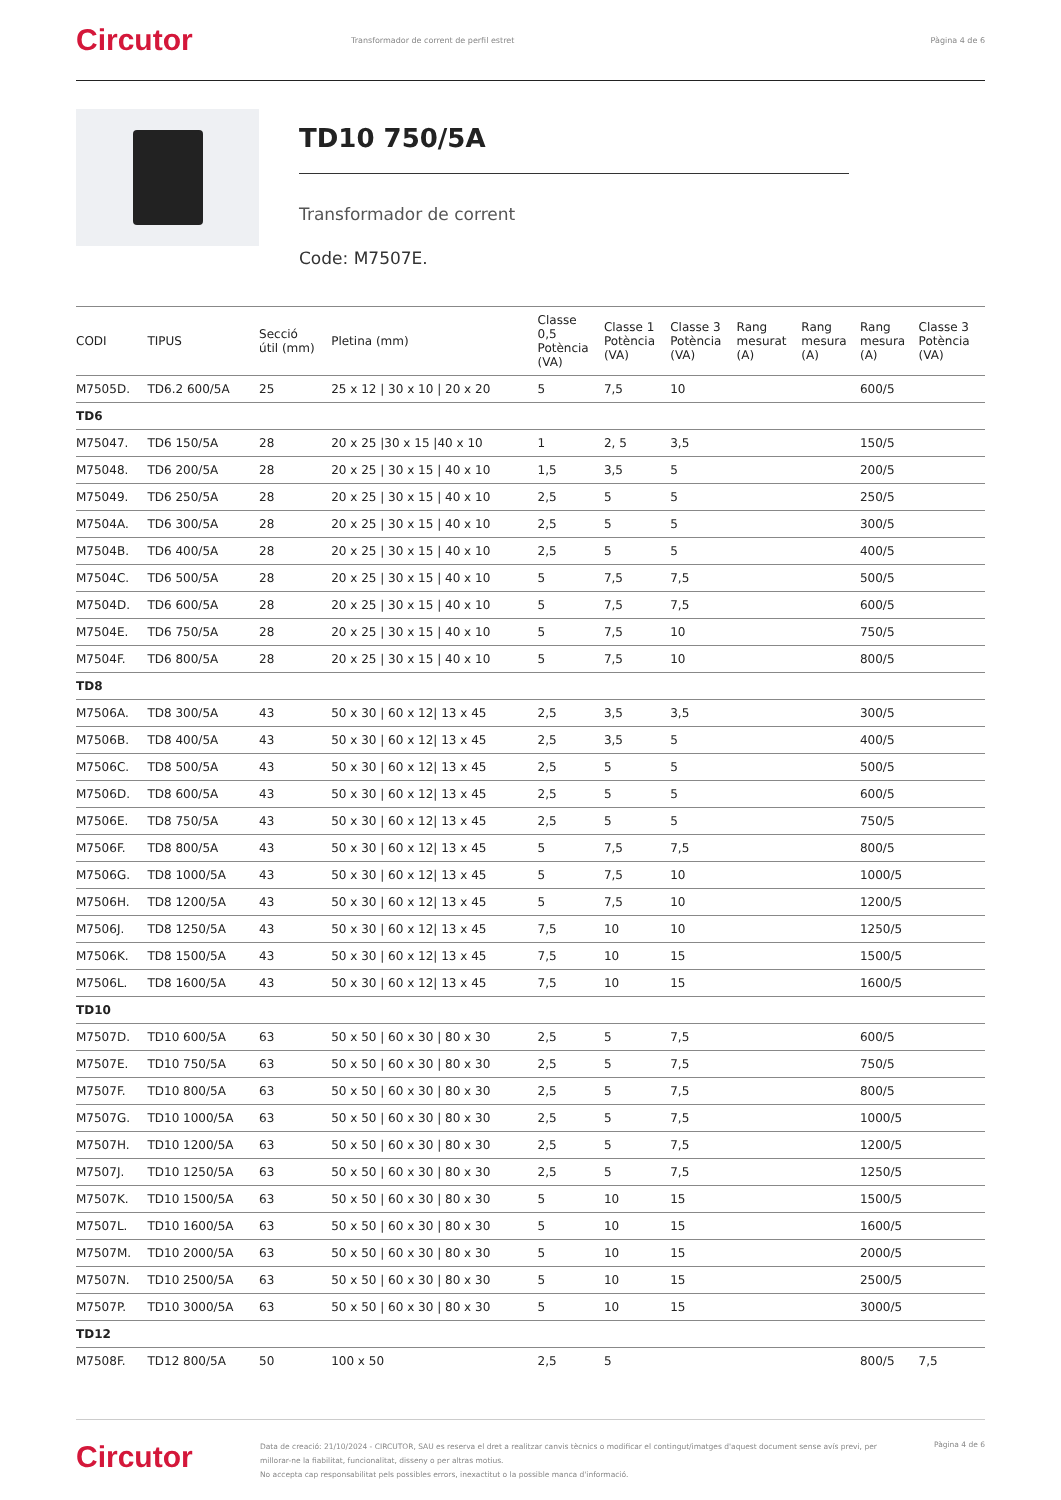Circutor
Transformador de corrent de perfil estret
Pàgina 4 de 6
TD10 750/5A
Transformador de corrent
Code: M7507E.
| CODI | TIPUS | Secció útil (mm) | Pletina (mm) | Classe 0,5 Potència (VA) | Classe 1 Potència (VA) | Classe 3 Potència (VA) | Rang mesurat (A) | Rang mesura (A) | Rang mesura (A) | Classe 3 Potència (VA) |
| --- | --- | --- | --- | --- | --- | --- | --- | --- | --- | --- |
| M7505D. | TD6.2 600/5A | 25 | 25 x 12 / 30 x 10 / 20 x 20 | 5 | 7,5 | 10 | | | 600/5 | |
| TD6 | | | | | | | | | | |
| M75047. | TD6 150/5A | 28 | 20 x 25 /30 x 15 /40 x 10 | 1 | 2, 5 | 3,5 | | | 150/5 | |
| M75048. | TD6 200/5A | 28 | 20 x 25 / 30 x 15 / 40 x 10 | 1,5 | 3,5 | 5 | | | 200/5 | |
| M75049. | TD6 250/5A | 28 | 20 x 25 / 30 x 15 / 40 x 10 | 2,5 | 5 | 5 | | | 250/5 | |
| M7504A. | TD6 300/5A | 28 | 20 x 25 / 30 x 15 / 40 x 10 | 2,5 | 5 | 5 | | | 300/5 | |
| M7504B. | TD6 400/5A | 28 | 20 x 25 / 30 x 15 / 40 x 10 | 2,5 | 5 | 5 | | | 400/5 | |
| M7504C. | TD6 500/5A | 28 | 20 x 25 / 30 x 15 / 40 x 10 | 5 | 7,5 | 7,5 | | | 500/5 | |
| M7504D. | TD6 600/5A | 28 | 20 x 25 / 30 x 15 / 40 x 10 | 5 | 7,5 | 7,5 | | | 600/5 | |
| M7504E. | TD6 750/5A | 28 | 20 x 25 / 30 x 15 / 40 x 10 | 5 | 7,5 | 10 | | | 750/5 | |
| M7504F. | TD6 800/5A | 28 | 20 x 25 / 30 x 15 / 40 x 10 | 5 | 7,5 | 10 | | | 800/5 | |
| TD8 | | | | | | | | | | |
| M7506A. | TD8 300/5A | 43 | 50 x 30 / 60 x 12/ 13 x 45 | 2,5 | 3,5 | 3,5 | | | 300/5 | |
| M7506B. | TD8 400/5A | 43 | 50 x 30 / 60 x 12/ 13 x 45 | 2,5 | 3,5 | 5 | | | 400/5 | |
| M7506C. | TD8 500/5A | 43 | 50 x 30 / 60 x 12/ 13 x 45 | 2,5 | 5 | 5 | | | 500/5 | |
| M7506D. | TD8 600/5A | 43 | 50 x 30 / 60 x 12/ 13 x 45 | 2,5 | 5 | 5 | | | 600/5 | |
| M7506E. | TD8 750/5A | 43 | 50 x 30 / 60 x 12/ 13 x 45 | 2,5 | 5 | 5 | | | 750/5 | |
| M7506F. | TD8 800/5A | 43 | 50 x 30 / 60 x 12/ 13 x 45 | 5 | 7,5 | 7,5 | | | 800/5 | |
| M7506G. | TD8 1000/5A | 43 | 50 x 30 / 60 x 12/ 13 x 45 | 5 | 7,5 | 10 | | | 1000/5 | |
| M7506H. | TD8 1200/5A | 43 | 50 x 30 / 60 x 12/ 13 x 45 | 5 | 7,5 | 10 | | | 1200/5 | |
| M7506J. | TD8 1250/5A | 43 | 50 x 30 / 60 x 12/ 13 x 45 | 7,5 | 10 | 10 | | | 1250/5 | |
| M7506K. | TD8 1500/5A | 43 | 50 x 30 / 60 x 12/ 13 x 45 | 7,5 | 10 | 15 | | | 1500/5 | |
| M7506L. | TD8 1600/5A | 43 | 50 x 30 / 60 x 12/ 13 x 45 | 7,5 | 10 | 15 | | | 1600/5 | |
| TD10 | | | | | | | | | | |
| M7507D. | TD10 600/5A | 63 | 50 x 50 / 60 x 30 / 80 x 30 | 2,5 | 5 | 7,5 | | | 600/5 | |
| M7507E. | TD10 750/5A | 63 | 50 x 50 / 60 x 30 / 80 x 30 | 2,5 | 5 | 7,5 | | | 750/5 | |
| M7507F. | TD10 800/5A | 63 | 50 x 50 / 60 x 30 / 80 x 30 | 2,5 | 5 | 7,5 | | | 800/5 | |
| M7507G. | TD10 1000/5A | 63 | 50 x 50 / 60 x 30 / 80 x 30 | 2,5 | 5 | 7,5 | | | 1000/5 | |
| M7507H. | TD10 1200/5A | 63 | 50 x 50 / 60 x 30 / 80 x 30 | 2,5 | 5 | 7,5 | | | 1200/5 | |
| M7507J. | TD10 1250/5A | 63 | 50 x 50 / 60 x 30 / 80 x 30 | 2,5 | 5 | 7,5 | | | 1250/5 | |
| M7507K. | TD10 1500/5A | 63 | 50 x 50 / 60 x 30 / 80 x 30 | 5 | 10 | 15 | | | 1500/5 | |
| M7507L. | TD10 1600/5A | 63 | 50 x 50 / 60 x 30 / 80 x 30 | 5 | 10 | 15 | | | 1600/5 | |
| M7507M. | TD10 2000/5A | 63 | 50 x 50 / 60 x 30 / 80 x 30 | 5 | 10 | 15 | | | 2000/5 | |
| M7507N. | TD10 2500/5A | 63 | 50 x 50 / 60 x 30 / 80 x 30 | 5 | 10 | 15 | | | 2500/5 | |
| M7507P. | TD10 3000/5A | 63 | 50 x 50 / 60 x 30 / 80 x 30 | 5 | 10 | 15 | | | 3000/5 | |
| TD12 | | | | | | | | | | |
| M7508F. | TD12 800/5A | 50 | 100 x 50 | 2,5 | 5 | | | | 800/5 | 7,5 |
Circutor
Data de creació: 21/10/2024 - CIRCUTOR, SAU es reserva el dret a realitzar canvis tècnics o modificar el contingut/imatges d'aquest document sense avís previ, per millorar-ne la fiabilitat, funcionalitat, disseny o per altras motius.
No accepta cap responsabilitat pels possibles errors, inexactitut o la possible manca d'informació.
Pàgina 4 de 6